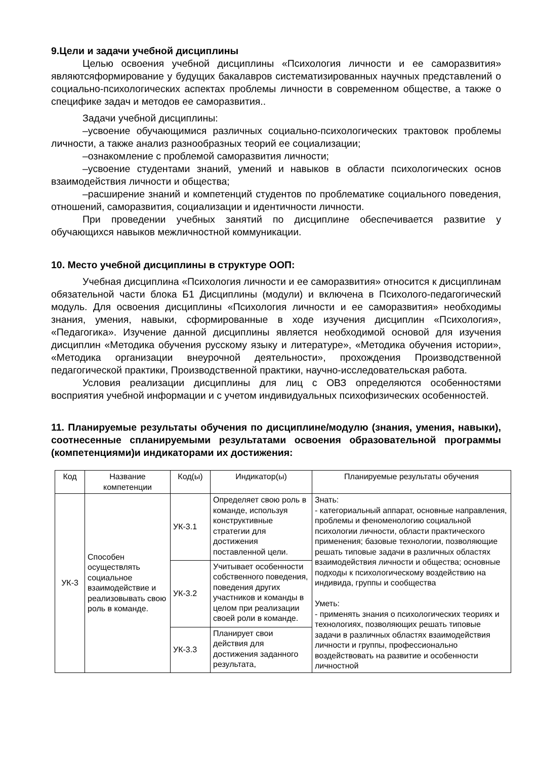9.Цели и задачи учебной дисциплины
Целью освоения учебной дисциплины «Психология личности и ее саморазвития» являютсяформирование у будущих бакалавров систематизированных научных представлений о социально-психологических аспектах проблемы личности в современном обществе, а также о специфике задач и методов ее саморазвития..
Задачи учебной дисциплины:
–усвоение обучающимися различных социально-психологических трактовок проблемы личности, а также анализ разнообразных теорий ее социализации;
–ознакомление с проблемой саморазвития личности;
–усвоение студентами знаний, умений и навыков в области психологических основ взаимодействия личности и общества;
–расширение знаний и компетенций студентов по проблематике социального поведения, отношений, саморазвития, социализации и идентичности личности.
При проведении учебных занятий по дисциплине обеспечивается развитие у обучающихся навыков межличностной коммуникации.
10. Место учебной дисциплины в структуре ООП:
Учебная дисциплина «Психология личности и ее саморазвития» относится к дисциплинам обязательной части блока Б1 Дисциплины (модули) и включена в Психолого-педагогический модуль. Для освоения дисциплины «Психология личности и ее саморазвития» необходимы знания, умения, навыки, сформированные в ходе изучения дисциплин «Психология», «Педагогика». Изучение данной дисциплины является необходимой основой для изучения дисциплин «Методика обучения русскому языку и литературе», «Методика обучения истории», «Методика организации внеурочной деятельности», прохождения Производственной педагогической практики, Производственной практики, научно-исследовательская работа.
Условия реализации дисциплины для лиц с ОВЗ определяются особенностями восприятия учебной информации и с учетом индивидуальных психофизических особенностей.
11. Планируемые результаты обучения по дисциплине/модулю (знания, умения, навыки), соотнесенные спланируемыми результатами освоения образовательной программы (компетенциями)и индикаторами их достижения:
| Код | Название компетенции | Код(ы) | Индикатор(ы) | Планируемые результаты обучения |
| --- | --- | --- | --- | --- |
| УК-3 | Способен осуществлять социальное взаимодействие и реализовывать свою роль в команде. | УК-3.1 | Определяет свою роль в команде, используя конструктивные стратегии для достижения поставленной цели. | Знать: - категориальный аппарат, основные направления, проблемы и феноменологию социальной психологии личности, области практического применения; базовые технологии, позволяющие решать типовые задачи в различных областях взаимодействия личности и общества; основные подходы к психологическому воздействию на индивида, группы и сообщества Уметь: - применять знания о психологических теориях и технологиях, позволяющих решать типовые задачи в различных областях взаимодействия личности и группы, профессионально воздействовать на развитие и особенности личностной |
| | | УК-3.2 | Учитывает особенности собственного поведения, поведения других участников и команды в целом при реализации своей роли в команде. | |
| | | УК-3.3 | Планирует свои действия для достижения заданного результата, | |